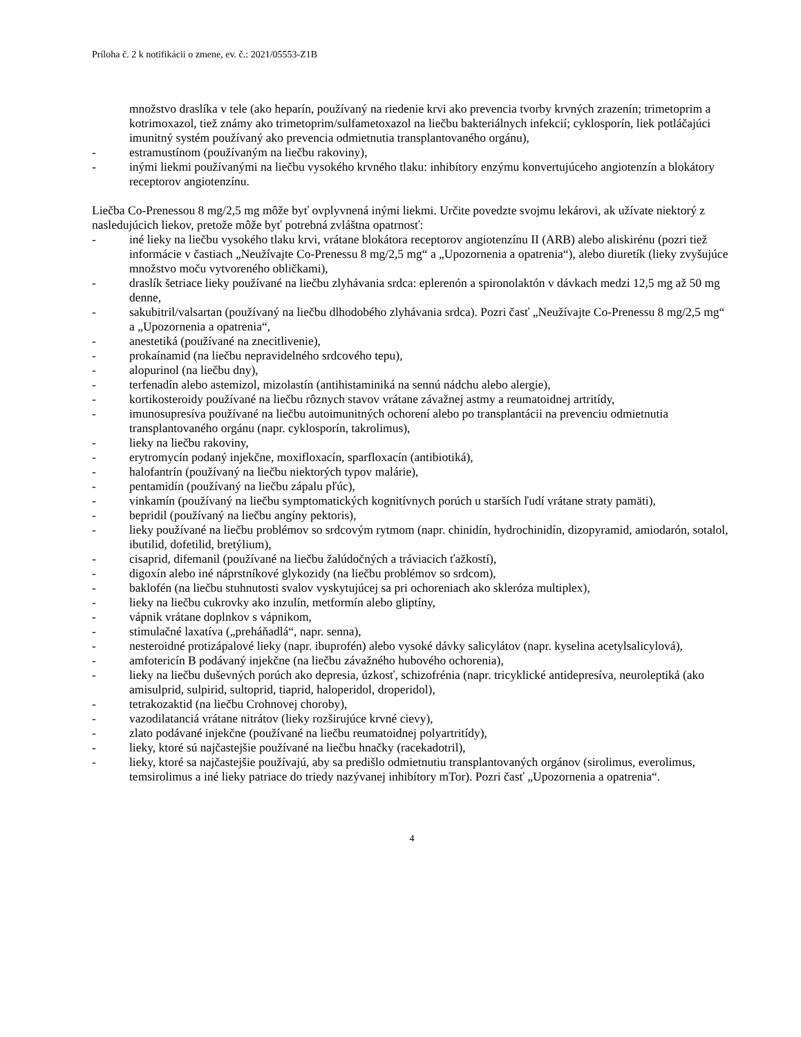Príloha č. 2 k notifikácii o zmene, ev. č.: 2021/05553-Z1B
množstvo draslíka v tele (ako heparín, používaný na riedenie krvi ako prevencia tvorby krvných zrazenín; trimetoprim a kotrimoxazol, tiež známy ako trimetoprim/sulfametoxazol na liečbu bakteriálnych infekcií; cyklosporín, liek potláčajúci imunitný systém používaný ako prevencia odmietnutia transplantovaného orgánu),
- estramustínom (používaným na liečbu rakoviny),
- inými liekmi používanými na liečbu vysokého krvného tlaku: inhibítory enzýmu konvertujúceho angiotenzín a blokátory receptorov angiotenzínu.
Liečba Co-Prenessou 8 mg/2,5 mg môže byť ovplyvnená inými liekmi. Určite povedzte svojmu lekárovi, ak užívate niektorý z nasledujúcich liekov, pretože môže byť potrebná zvláštna opatrnosť:
- iné lieky na liečbu vysokého tlaku krvi, vrátane blokátora receptorov angiotenzínu II (ARB) alebo aliskirénu (pozri tiež informácie v častiach „Neužívajte Co-Prenessu 8 mg/2,5 mg“ a „Upozornenia a opatrenia“), alebo diuretík (lieky zvyšujúce množstvo moču vytvoreného obličkami),
- draslík šetriace lieky používané na liečbu zlyhávania srdca: eplerenón a spironolaktón v dávkach medzi 12,5 mg až 50 mg denne,
- sakubitril/valsartan (používaný na liečbu dlhodobého zlyhávania srdca). Pozri časť „Neužívajte Co-Prenessu 8 mg/2,5 mg“ a „Upozornenia a opatrenia“,
- anestetiká (používané na znecitlivenie),
- prokaínamid (na liečbu nepravidelného srdcového tepu),
- alopurinol (na liečbu dny),
- terfenadín alebo astemizol, mizolastín (antihistaminiká na sennú nádchu alebo alergie),
- kortikosteroidy používané na liečbu rôznych stavov vrátane závažnej astmy a reumatoidnej artritídy,
- imunosupresíva používané na liečbu autoimunitných ochorení alebo po transplantácii na prevenciu odmietnutia transplantovaného orgánu (napr. cyklosporín, takrolimus),
- lieky na liečbu rakoviny,
- erytromycín podaný injekčne, moxifloxacín, sparfloxacín (antibiotiká),
- halofantrín (používaný na liečbu niektorých typov malárie),
- pentamidín (používaný na liečbu zápalu pľúc),
- vinkamín (používaný na liečbu symptomatických kognitívnych porúch u starších ľudí vrátane straty pamäti),
- bepridil (používaný na liečbu angíny pektoris),
- lieky používané na liečbu problémov so srdcovým rytmom (napr. chinidín, hydrochinidín, dizopyramid, amiodarón, sotalol, ibutilid, dofetilid, bretýlium),
- cisaprid, difemanil (používané na liečbu žalúdočných a tráviacich ťažkostí),
- digoxín alebo iné náprstníkové glykozidy (na liečbu problémov so srdcom),
- baklofén (na liečbu stuhnutosti svalov vyskytujúcej sa pri ochoreniach ako skleróza multiplex),
- lieky na liečbu cukrovky ako inzulín, metformín alebo gliptíny,
- vápnik vrátane doplnkov s vápnikom,
- stimulačné laxatíva („preháňadlá“, napr. senna),
- nesteroidné protizápalové lieky (napr. ibuprofén) alebo vysoké dávky salicylátov (napr. kyselina acetylsalicylová),
- amfotericín B podávaný injekčne (na liečbu závažného hubového ochorenia),
- lieky na liečbu duševných porúch ako depresia, úzkosť, schizofrénia (napr. tricyklické antidepresíva, neuroleptiká (ako amisulprid, sulpirid, sultoprid, tiaprid, haloperidol, droperidol),
- tetrakozaktid (na liečbu Crohnovej choroby),
- vazodilatanciá vrátane nitrátov (lieky rozširujúce krvné cievy),
- zlato podávané injekčne (používané na liečbu reumatoidnej polyartritídy),
- lieky, ktoré sú najčastejšie používané na liečbu hnačky (racekadotril),
- lieky, ktoré sa najčastejšie používajú, aby sa predišlo odmietnutiu transplantovaných orgánov (sirolimus, everolimus, temsirolimus a iné lieky patriace do triedy nazývanej inhibítory mTor). Pozri časť „Upozornenia a opatrenia“.
4